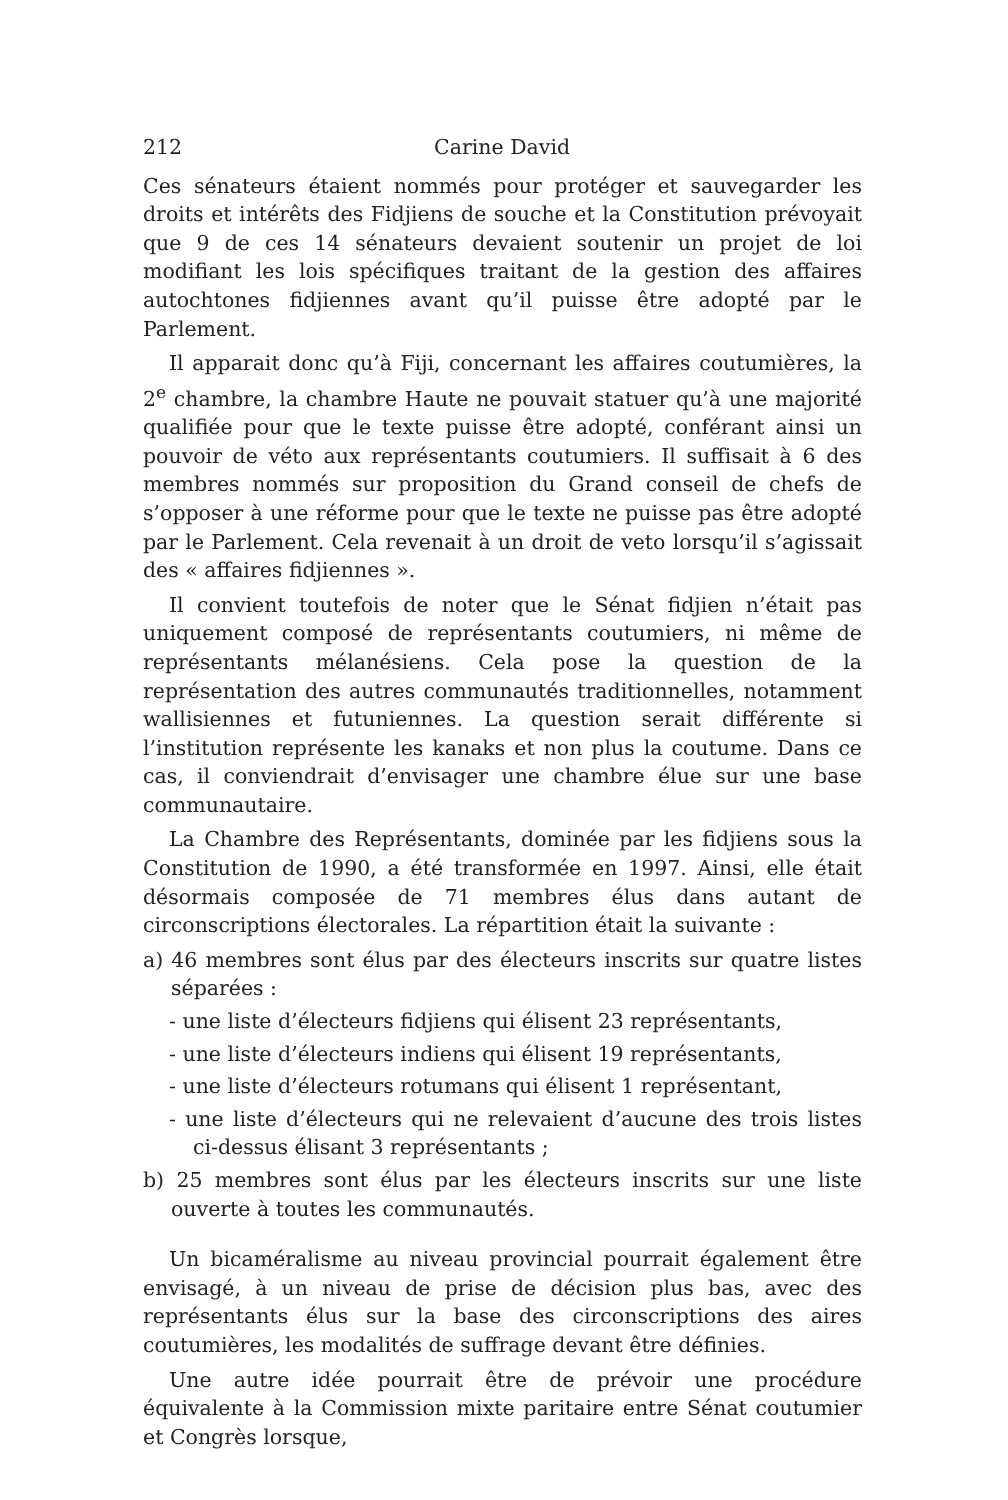212 Carine David
Ces sénateurs étaient nommés pour protéger et sauvegarder les droits et intérêts des Fidjiens de souche et la Constitution prévoyait que 9 de ces 14 sénateurs devaient soutenir un projet de loi modifiant les lois spécifiques traitant de la gestion des affaires autochtones fidjiennes avant qu’il puisse être adopté par le Parlement.
Il apparait donc qu’à Fiji, concernant les affaires coutumières, la 2<sup>e</sup> chambre, la chambre Haute ne pouvait statuer qu’à une majorité qualifiée pour que le texte puisse être adopté, conférant ainsi un pouvoir de véto aux représentants coutumiers. Il suffisait à 6 des membres nommés sur proposition du Grand conseil de chefs de s’opposer à une réforme pour que le texte ne puisse pas être adopté par le Parlement. Cela revenait à un droit de veto lorsqu’il s’agissait des « affaires fidjiennes ».
Il convient toutefois de noter que le Sénat fidjien n’était pas uniquement composé de représentants coutumiers, ni même de représentants mélanésiens. Cela pose la question de la représentation des autres communautés traditionnelles, notamment wallisiennes et futuniennes. La question serait différente si l’institution représente les kanaks et non plus la coutume. Dans ce cas, il conviendrait d’envisager une chambre élue sur une base communautaire.
La Chambre des Représentants, dominée par les fidjiens sous la Constitution de 1990, a été transformée en 1997. Ainsi, elle était désormais composée de 71 membres élus dans autant de circonscriptions électorales. La répartition était la suivante :
a) 46 membres sont élus par des électeurs inscrits sur quatre listes séparées :
- une liste d’électeurs fidjiens qui élisent 23 représentants,
- une liste d’électeurs indiens qui élisent 19 représentants,
- une liste d’électeurs rotumans qui élisent 1 représentant,
- une liste d’électeurs qui ne relevaient d’aucune des trois listes ci-dessus élisant 3 représentants ;
b) 25 membres sont élus par les électeurs inscrits sur une liste ouverte à toutes les communautés.
Un bicaméralisme au niveau provincial pourrait également être envisagé, à un niveau de prise de décision plus bas, avec des représentants élus sur la base des circonscriptions des aires coutumières, les modalités de suffrage devant être définies.
Une autre idée pourrait être de prévoir une procédure équivalente à la Commission mixte paritaire entre Sénat coutumier et Congrès lorsque,